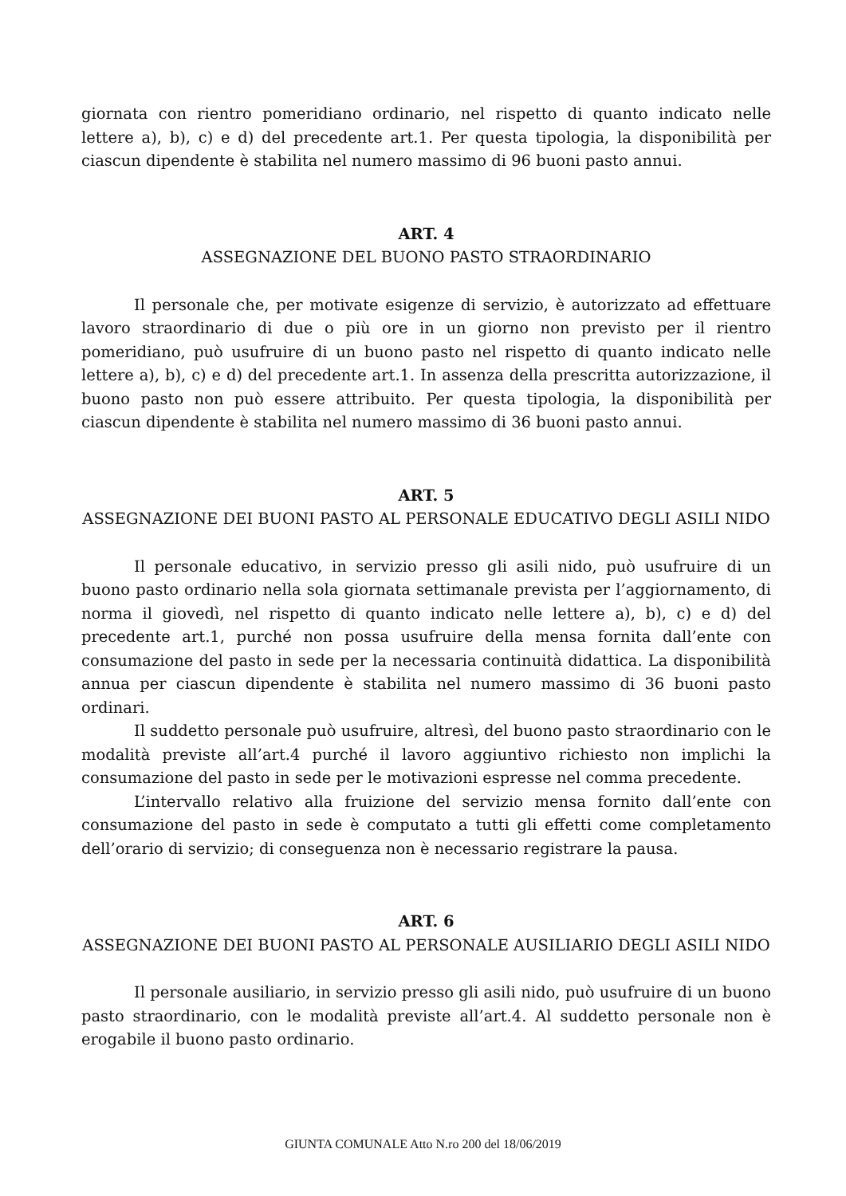giornata con rientro pomeridiano ordinario, nel rispetto di quanto indicato nelle lettere a), b), c) e d) del precedente art.1. Per questa tipologia, la disponibilità per ciascun dipendente è stabilita nel numero massimo di 96 buoni pasto annui.
ART. 4
ASSEGNAZIONE DEL BUONO PASTO STRAORDINARIO
Il personale che, per motivate esigenze di servizio, è autorizzato ad effettuare lavoro straordinario di due o più ore in un giorno non previsto per il rientro pomeridiano, può usufruire di un buono pasto nel rispetto di quanto indicato nelle lettere a), b), c) e d) del precedente art.1. In assenza della prescritta autorizzazione, il buono pasto non può essere attribuito. Per questa tipologia, la disponibilità per ciascun dipendente è stabilita nel numero massimo di 36 buoni pasto annui.
ART. 5
ASSEGNAZIONE DEI BUONI PASTO AL PERSONALE EDUCATIVO DEGLI ASILI NIDO
Il personale educativo, in servizio presso gli asili nido, può usufruire di un buono pasto ordinario nella sola giornata settimanale prevista per l’aggiornamento, di norma il giovedì, nel rispetto di quanto indicato nelle lettere a), b), c) e d) del precedente art.1, purché non possa usufruire della mensa fornita dall’ente con consumazione del pasto in sede per la necessaria continuità didattica. La disponibilità annua per ciascun dipendente è stabilita nel numero massimo di 36 buoni pasto ordinari.
Il suddetto personale può usufruire, altresì, del buono pasto straordinario con le modalità previste all’art.4 purché il lavoro aggiuntivo richiesto non implichi la consumazione del pasto in sede per le motivazioni espresse nel comma precedente.
L’intervallo relativo alla fruizione del servizio mensa fornito dall’ente con consumazione del pasto in sede è computato a tutti gli effetti come completamento dell’orario di servizio; di conseguenza non è necessario registrare la pausa.
ART. 6
ASSEGNAZIONE DEI BUONI PASTO AL PERSONALE AUSILIARIO DEGLI ASILI NIDO
Il personale ausiliario, in servizio presso gli asili nido, può usufruire di un buono pasto straordinario, con le modalità previste all’art.4. Al suddetto personale non è erogabile il buono pasto ordinario.
GIUNTA COMUNALE Atto N.ro 200 del 18/06/2019